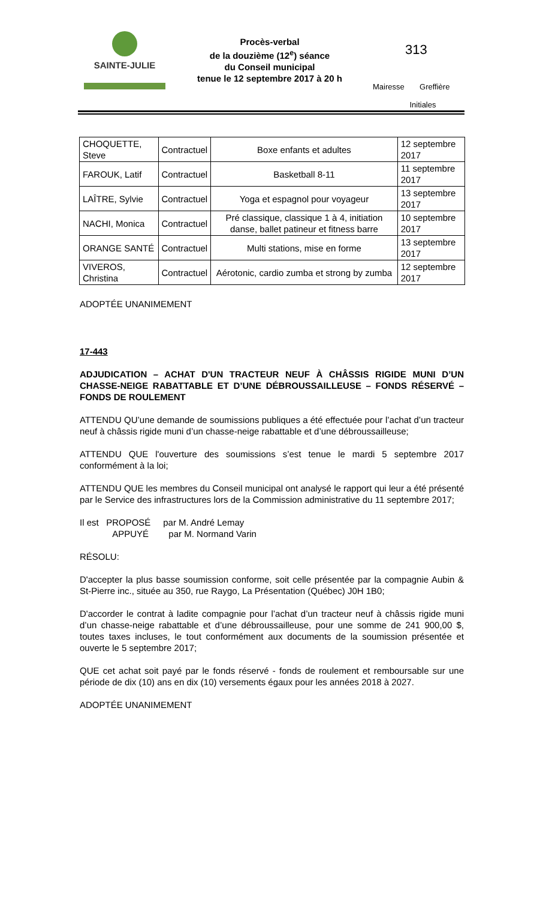SAINTE-JULIE
Procès-verbal
de la douzième (12<sup>e</sup>) séance
du Conseil municipal
tenue le 12 septembre 2017 à 20 h
313
Mairesse Greffière
Initiales
| CHOQUETTE, Steve | Contractuel | Boxe enfants et adultes | 12 septembre 2017 |
| FAROUK, Latif | Contractuel | Basketball 8-11 | 11 septembre 2017 |
| LAÎTRE, Sylvie | Contractuel | Yoga et espagnol pour voyageur | 13 septembre 2017 |
| NACHI, Monica | Contractuel | Pré classique, classique 1 à 4, initiation danse, ballet patineur et fitness barre | 10 septembre 2017 |
| ORANGE SANTÉ | Contractuel | Multi stations, mise en forme | 13 septembre 2017 |
| VIVEROS, Christina | Contractuel | Aérotonic, cardio zumba et strong by zumba | 12 septembre 2017 |
ADOPTÉE UNANIMEMENT
17-443
ADJUDICATION – ACHAT D'UN TRACTEUR NEUF À CHÂSSIS RIGIDE MUNI D’UN CHASSE-NEIGE RABATTABLE ET D’UNE DÉBROUSSAILLEUSE – FONDS RÉSERVÉ – FONDS DE ROULEMENT
ATTENDU QU’une demande de soumissions publiques a été effectuée pour l’achat d’un tracteur neuf à châssis rigide muni d’un chasse-neige rabattable et d’une débroussailleuse;
ATTENDU QUE l'ouverture des soumissions s’est tenue le mardi 5 septembre 2017 conformément à la loi;
ATTENDU QUE les membres du Conseil municipal ont analysé le rapport qui leur a été présenté par le Service des infrastructures lors de la Commission administrative du 11 septembre 2017;
Il est PROPOSÉ par M. André Lemay
APPUYÉ par M. Normand Varin
RÉSOLU:
D'accepter la plus basse soumission conforme, soit celle présentée par la compagnie Aubin & St-Pierre inc., située au 350, rue Raygo, La Présentation (Québec) J0H 1B0;
D'accorder le contrat à ladite compagnie pour l’achat d’un tracteur neuf à châssis rigide muni d’un chasse-neige rabattable et d’une débroussailleuse, pour une somme de 241 900,00 $, toutes taxes incluses, le tout conformément aux documents de la soumission présentée et ouverte le 5 septembre 2017;
QUE cet achat soit payé par le fonds réservé - fonds de roulement et remboursable sur une période de dix (10) ans en dix (10) versements égaux pour les années 2018 à 2027.
ADOPTÉE UNANIMEMENT